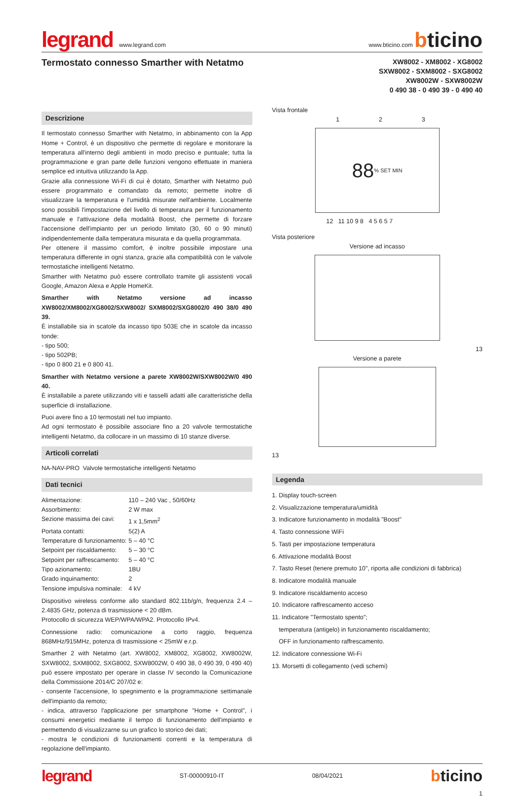legrand www.legrand.com
www.bticino.com bticino
Termostato connesso Smarther with Netatmo
XW8002 - XM8002 - XG8002
SXW8002 - SXM8002 - SXG8002
XW8002W - SXW8002W
0 490 38 - 0 490 39 - 0 490 40
Descrizione
Il termostato connesso Smarther with Netatmo, in abbinamento con la App Home + Control, è un dispositivo che permette di regolare e monitorare la temperatura all'interno degli ambienti in modo preciso e puntuale; tutta la programmazione e gran parte delle funzioni vengono effettuate in maniera semplice ed intuitiva utilizzando la App.
Grazie alla connessione Wi-Fi di cui è dotato, Smarther with Netatmo può essere programmato e comandato da remoto; permette inoltre di visualizzare la temperatura e l'umidità misurate nell'ambiente. Localmente sono possibili l'impostazione del livello di temperatura per il funzionamento manuale e l'attivazione della modalità Boost, che permette di forzare l'accensione dell'impianto per un periodo limitato (30, 60 o 90 minuti) indipendentemente dalla temperatura misurata e da quella programmata.
Per ottenere il massimo comfort, è inoltre possibile impostare una temperatura differente in ogni stanza, grazie alla compatibilità con le valvole termostatiche intelligenti Netatmo.
Smarther with Netatmo può essere controllato tramite gli assistenti vocali Google, Amazon Alexa e Apple HomeKit.
Smarther with Netatmo versione ad incasso XW8002/XM8002/XG8002/SXW8002/ SXM8002/SXG8002/0 490 38/0 490 39.
È installabile sia in scatole da incasso tipo 503E che in scatole da incasso tonde:
- tipo 500;
- tipo 502PB;
- tipo 0 800 21 e 0 800 41.
Smarther with Netatmo versione a parete XW8002W/SXW8002W/0 490 40.
È installabile a parete utilizzando viti e tasselli adatti alle caratteristiche della superficie di installazione.
Puoi avere fino a 10 termostati nel tuo impianto.
Ad ogni termostato è possibile associare fino a 20 valvole termostatiche intelligenti Netatmo, da collocare in un massimo di 10 stanze diverse.
Articoli correlati
NA-NAV-PRO Valvole termostatiche intelligenti Netatmo
Dati tecnici
| Alimentazione: | 110 – 240 Vac , 50/60Hz |
| Assorbimento: | 2 W max |
| Sezione massima dei cavi: | 1 x 1,5mm<sup>2</sup> |
| Portata contatti: | 5(2) A |
| Temperature di funzionamento: | 5 – 40 °C |
| Setpoint per riscaldamento: | 5 – 30 °C |
| Setpoint per raffrescamento: | 5 – 40 °C |
| Tipo azionamento: | 1BU |
| Grado inquinamento: | 2 |
| Tensione impulsiva nominale: | 4 kV |
Dispositivo wireless conforme allo standard 802.11b/g/n, frequenza 2.4 – 2.4835 GHz, potenza di trasmissione < 20 dBm.
Protocollo di sicurezza WEP/WPA/WPA2. Protocollo IPv4.
Connessione radio: comunicazione a corto raggio, frequenza 868MHz/915MHz, potenza di trasmissione < 25mW e.r.p.
Smarther 2 with Netatmo (art. XW8002, XM8002, XG8002, XW8002W, SXW8002, SXM8002, SXG8002, SXW8002W, 0 490 38, 0 490 39, 0 490 40) può essere impostato per operare in classe IV secondo la Comunicazione della Commissione 2014/C 207/02 e:
- consente l'accensione, lo spegnimento e la programmazione settimanale dell'impianto da remoto;
- indica, attraverso l'applicazione per smartphone "Home + Control", i consumi energetici mediante il tempo di funzionamento dell'impianto e permettendo di visualizzarne su un grafico lo storico dei dati;
- mostra le condizioni di funzionamenti correnti e la temperatura di regolazione dell'impianto.
Vista frontale
1 2 3
88 % SET MIN
12 11 10 9 8 4 5 6 5 7
Vista posteriore
Versione ad incasso
13
Versione a parete
13
Legenda
1. Display touch-screen
2. Visualizzazione temperatura/umidità
3. Indicatore funzionamento in modalità "Boost"
4. Tasto connessione WiFi
5. Tasti per impostazione temperatura
6. Attivazione modalità Boost
7. Tasto Reset (tenere premuto 10", riporta alle condizioni di fabbrica)
8. Indicatore modalità manuale
9. Indicatore riscaldamento acceso
10. Indicatore raffrescamento acceso
11. Indicatore "Termostato spento";
temperatura (antigelo) in funzionamento riscaldamento;
OFF in funzionamento raffrescamento.
12. Indicatore connessione Wi-Fi
13. Morsetti di collegamento (vedi schemi)
legrand ST-00000910-IT 08/04/2021 bticino
1